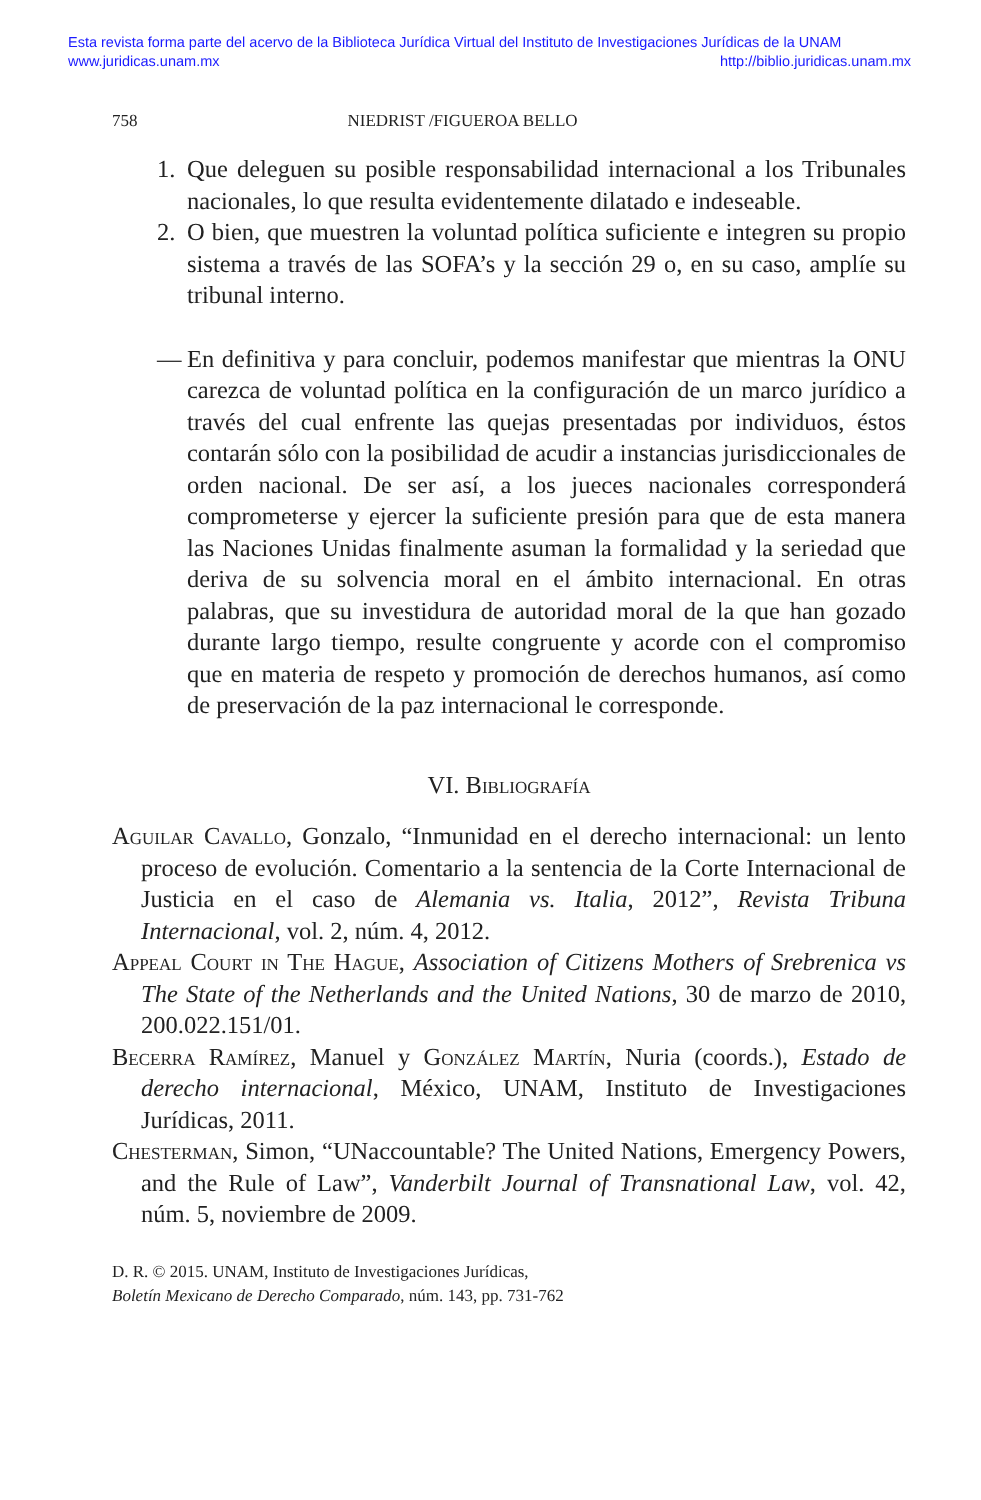Esta revista forma parte del acervo de la Biblioteca Jurídica Virtual del Instituto de Investigaciones Jurídicas de la UNAM
www.juridicas.unam.mx http://biblio.juridicas.unam.mx
758 NIEDRIST /FIGUEROA BELLO
1. Que deleguen su posible responsabilidad internacional a los Tribunales nacionales, lo que resulta evidentemente dilatado e indeseable.
2. O bien, que muestren la voluntad política suficiente e integren su propio sistema a través de las SOFA’s y la sección 29 o, en su caso, amplíe su tribunal interno.
— En definitiva y para concluir, podemos manifestar que mientras la ONU carezca de voluntad política en la configuración de un marco jurídico a través del cual enfrente las quejas presentadas por individuos, éstos contarán sólo con la posibilidad de acudir a instancias jurisdiccionales de orden nacional. De ser así, a los jueces nacionales corresponderá comprometerse y ejercer la suficiente presión para que de esta manera las Naciones Unidas finalmente asuman la formalidad y la seriedad que deriva de su solvencia moral en el ámbito internacional. En otras palabras, que su investidura de autoridad moral de la que han gozado durante largo tiempo, resulte congruente y acorde con el compromiso que en materia de respeto y promoción de derechos humanos, así como de preservación de la paz internacional le corresponde.
VI. Bibliografía
Aguilar Cavallo, Gonzalo, “Inmunidad en el derecho internacional: un lento proceso de evolución. Comentario a la sentencia de la Corte Internacional de Justicia en el caso de Alemania vs. Italia, 2012”, Revista Tribuna Internacional, vol. 2, núm. 4, 2012.
Appeal Court in The Hague, Association of Citizens Mothers of Srebrenica vs The State of the Netherlands and the United Nations, 30 de marzo de 2010, 200.022.151/01.
Becerra Ramírez, Manuel y González Martín, Nuria (coords.), Estado de derecho internacional, México, UNAM, Instituto de Investigaciones Jurídicas, 2011.
Chesterman, Simon, “UNaccountable? The United Nations, Emergency Powers, and the Rule of Law”, Vanderbilt Journal of Transnational Law, vol. 42, núm. 5, noviembre de 2009.
D. R. © 2015. UNAM, Instituto de Investigaciones Jurídicas,
Boletín Mexicano de Derecho Comparado, núm. 143, pp. 731-762